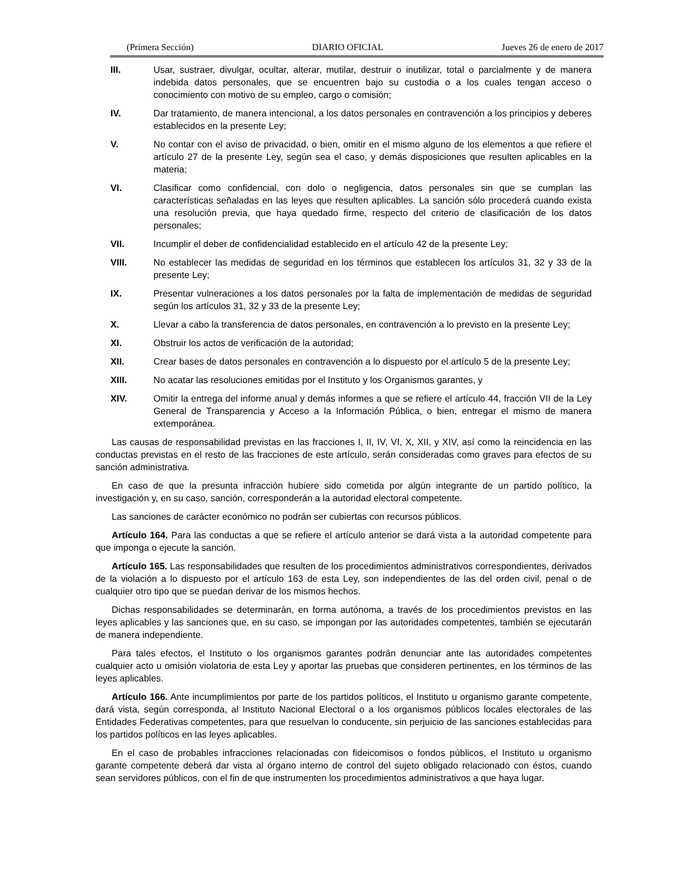(Primera Sección) DIARIO OFICIAL Jueves 26 de enero de 2017
III. Usar, sustraer, divulgar, ocultar, alterar, mutilar, destruir o inutilizar, total o parcialmente y de manera indebida datos personales, que se encuentren bajo su custodia o a los cuales tengan acceso o conocimiento con motivo de su empleo, cargo o comisión;
IV. Dar tratamiento, de manera intencional, a los datos personales en contravención a los principios y deberes establecidos en la presente Ley;
V. No contar con el aviso de privacidad, o bien, omitir en el mismo alguno de los elementos a que refiere el artículo 27 de la presente Ley, según sea el caso, y demás disposiciones que resulten aplicables en la materia;
VI. Clasificar como confidencial, con dolo o negligencia, datos personales sin que se cumplan las características señaladas en las leyes que resulten aplicables. La sanción sólo procederá cuando exista una resolución previa, que haya quedado firme, respecto del criterio de clasificación de los datos personales;
VII. Incumplir el deber de confidencialidad establecido en el artículo 42 de la presente Ley;
VIII. No establecer las medidas de seguridad en los términos que establecen los artículos 31, 32 y 33 de la presente Ley;
IX. Presentar vulneraciones a los datos personales por la falta de implementación de medidas de seguridad según los artículos 31, 32 y 33 de la presente Ley;
X. Llevar a cabo la transferencia de datos personales, en contravención a lo previsto en la presente Ley;
XI. Obstruir los actos de verificación de la autoridad;
XII. Crear bases de datos personales en contravención a lo dispuesto por el artículo 5 de la presente Ley;
XIII. No acatar las resoluciones emitidas por el Instituto y los Organismos garantes, y
XIV. Omitir la entrega del informe anual y demás informes a que se refiere el artículo 44, fracción VII de la Ley General de Transparencia y Acceso a la Información Pública, o bien, entregar el mismo de manera extemporánea.
Las causas de responsabilidad previstas en las fracciones I, II, IV, VI, X, XII, y XIV, así como la reincidencia en las conductas previstas en el resto de las fracciones de este artículo, serán consideradas como graves para efectos de su sanción administrativa.
En caso de que la presunta infracción hubiere sido cometida por algún integrante de un partido político, la investigación y, en su caso, sanción, corresponderán a la autoridad electoral competente.
Las sanciones de carácter económico no podrán ser cubiertas con recursos públicos.
Artículo 164. Para las conductas a que se refiere el artículo anterior se dará vista a la autoridad competente para que imponga o ejecute la sanción.
Artículo 165. Las responsabilidades que resulten de los procedimientos administrativos correspondientes, derivados de la violación a lo dispuesto por el artículo 163 de esta Ley, son independientes de las del orden civil, penal o de cualquier otro tipo que se puedan derivar de los mismos hechos.
Dichas responsabilidades se determinarán, en forma autónoma, a través de los procedimientos previstos en las leyes aplicables y las sanciones que, en su caso, se impongan por las autoridades competentes, también se ejecutarán de manera independiente.
Para tales efectos, el Instituto o los organismos garantes podrán denunciar ante las autoridades competentes cualquier acto u omisión violatoria de esta Ley y aportar las pruebas que consideren pertinentes, en los términos de las leyes aplicables.
Artículo 166. Ante incumplimientos por parte de los partidos políticos, el Instituto u organismo garante competente, dará vista, según corresponda, al Instituto Nacional Electoral o a los organismos públicos locales electorales de las Entidades Federativas competentes, para que resuelvan lo conducente, sin perjuicio de las sanciones establecidas para los partidos políticos en las leyes aplicables.
En el caso de probables infracciones relacionadas con fideicomisos o fondos públicos, el Instituto u organismo garante competente deberá dar vista al órgano interno de control del sujeto obligado relacionado con éstos, cuando sean servidores públicos, con el fin de que instrumenten los procedimientos administrativos a que haya lugar.